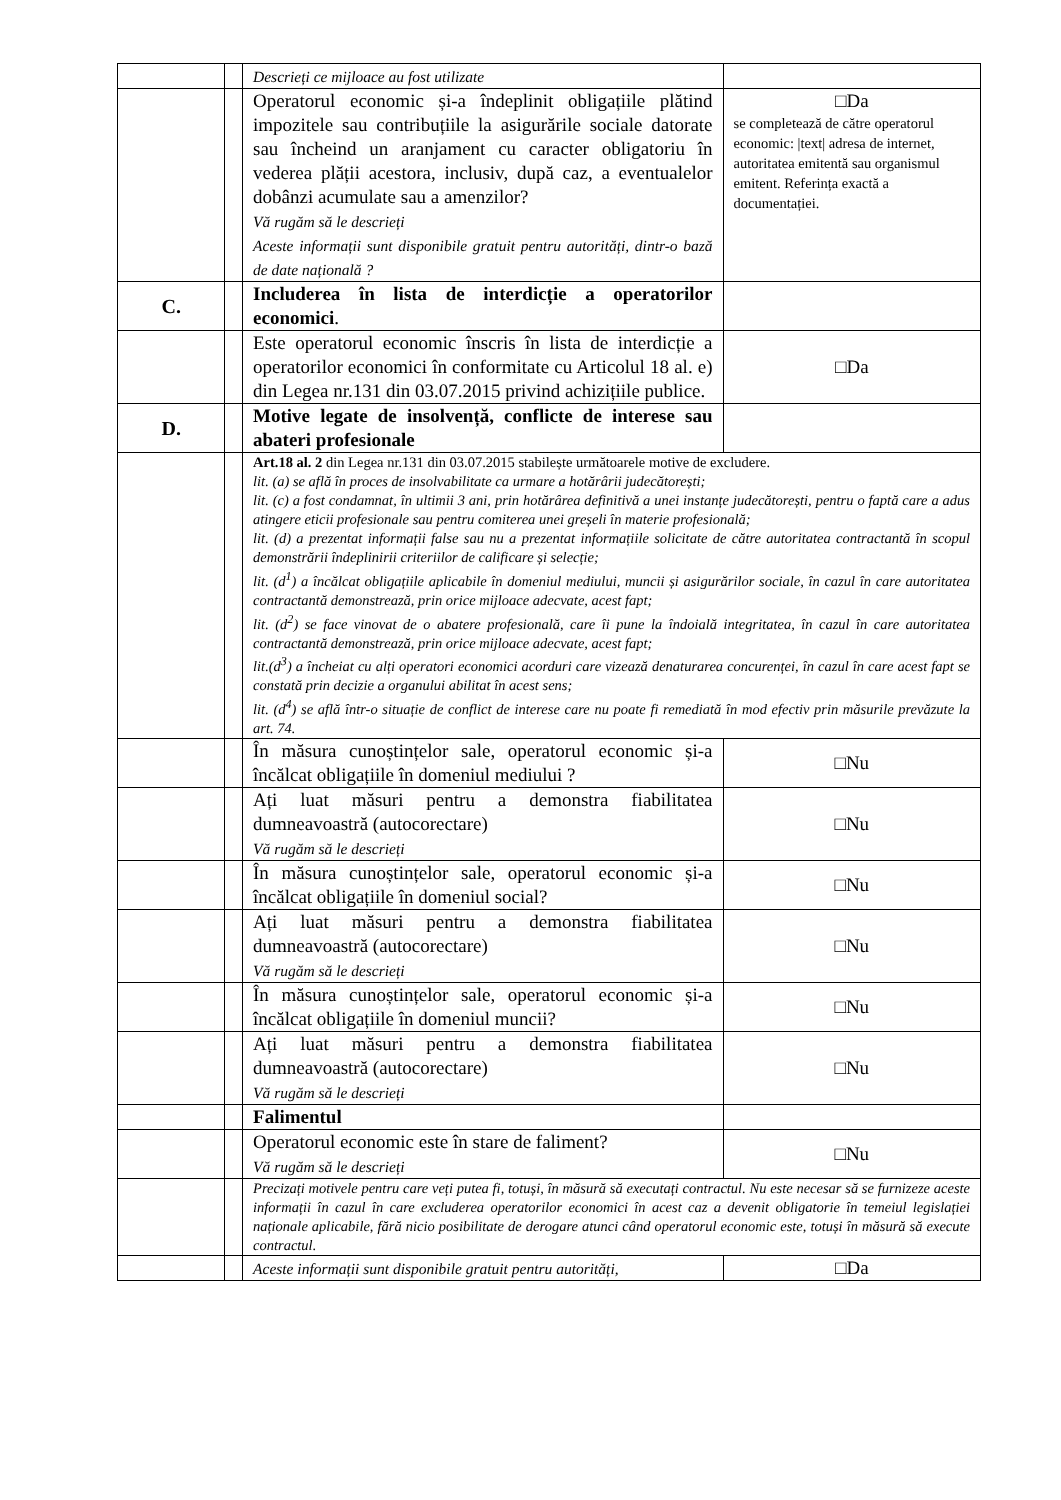| | | Descrieți ce mijloace au fost utilizate | |
| | | Operatorul economic și-a îndeplinit obligațiile plătind impozitele sau contribuțiile la asigurările sociale datorate sau încheind un aranjament cu caracter obligatoriu în vederea plății acestora, inclusiv, după caz, a eventualelor dobânzi acumulate sau a amenzilor? Vă rugăm să le descrieți Aceste informații sunt disponibile gratuit pentru autorități, dintr-o bază de date națională ? | □Da se completează de către operatorul economic: /text/ adresa de internet, autoritatea emitentă sau organismul emitent. Referința exactă a documentației. |
| C. | | Includerea în lista de interdicție a operatorilor economici . | |
| | | Este operatorul economic înscris în lista de interdicție a operatorilor economici în conformitate cu Articolul 18 al. e) din Legea nr.131 din 03.07.2015 privind achizițiile publice. | □Da |
| D. | | Motive legate de insolvență, conflicte de interese sau abateri profesionale | |
| | | Art.18 al. 2 din Legea nr.131 din 03.07.2015 stabilește următoarele motive de excludere. lit. (a) se află în proces de insolvabilitate ca urmare a hotărârii judecătorești; lit. (c) a fost condamnat, în ultimii 3 ani, prin hotărârea definitivă a unei instanțe judecătorești, pentru o faptă care a adus atingere eticii profesionale sau pentru comiterea unei greșeli în materie profesională; lit. (d) a prezentat informații false sau nu a prezentat informațiile solicitate de către autoritatea contractantă în scopul demonstrării îndeplinirii criteriilor de calificare și selecție; lit. (d<sup>1</sup>) a încălcat obligațiile aplicabile în domeniul mediului, muncii și asigurărilor sociale, în cazul în care autoritatea contractantă demonstrează, prin orice mijloace adecvate, acest fapt; lit. (d<sup>2</sup>) se face vinovat de o abatere profesională, care îi pune la îndoială integritatea, în cazul în care autoritatea contractantă demonstrează, prin orice mijloace adecvate, acest fapt; lit.(d<sup>3</sup>) a încheiat cu alți operatori economici acorduri care vizează denaturarea concurenței, în cazul în care acest fapt se constată prin decizie a organului abilitat în acest sens; lit. (d<sup>4</sup>) se află într-o situație de conflict de interese care nu poate fi remediată în mod efectiv prin măsurile prevăzute la art. 74. | |
| | | În măsura cunoștințelor sale, operatorul economic și-a încălcat obligațiile în domeniul mediului ? | □Nu |
| | | Ați luat măsuri pentru a demonstra fiabilitatea dumneavoastră (autocorectare) Vă rugăm să le descrieți | □Nu |
| | | În măsura cunoștințelor sale, operatorul economic și-a încălcat obligațiile în domeniul social? | □Nu |
| | | Ați luat măsuri pentru a demonstra fiabilitatea dumneavoastră (autocorectare) Vă rugăm să le descrieți | □Nu |
| | | În măsura cunoștințelor sale, operatorul economic și-a încălcat obligațiile în domeniul muncii? | □Nu |
| | | Ați luat măsuri pentru a demonstra fiabilitatea dumneavoastră (autocorectare) Vă rugăm să le descrieți | □Nu |
| | | Falimentul | |
| | | Operatorul economic este în stare de faliment? Vă rugăm să le descrieți | □Nu |
| | | Precizați motivele pentru care veți putea fi, totuși, în măsură să executați contractul. Nu este necesar să se furnizeze aceste informații în cazul în care excluderea operatorilor economici în acest caz a devenit obligatorie în temeiul legislației naționale aplicabile, fără nicio posibilitate de derogare atunci când operatorul economic este, totuși în măsură să execute contractul. | |
| | | Aceste informații sunt disponibile gratuit pentru autorități, | □Da |